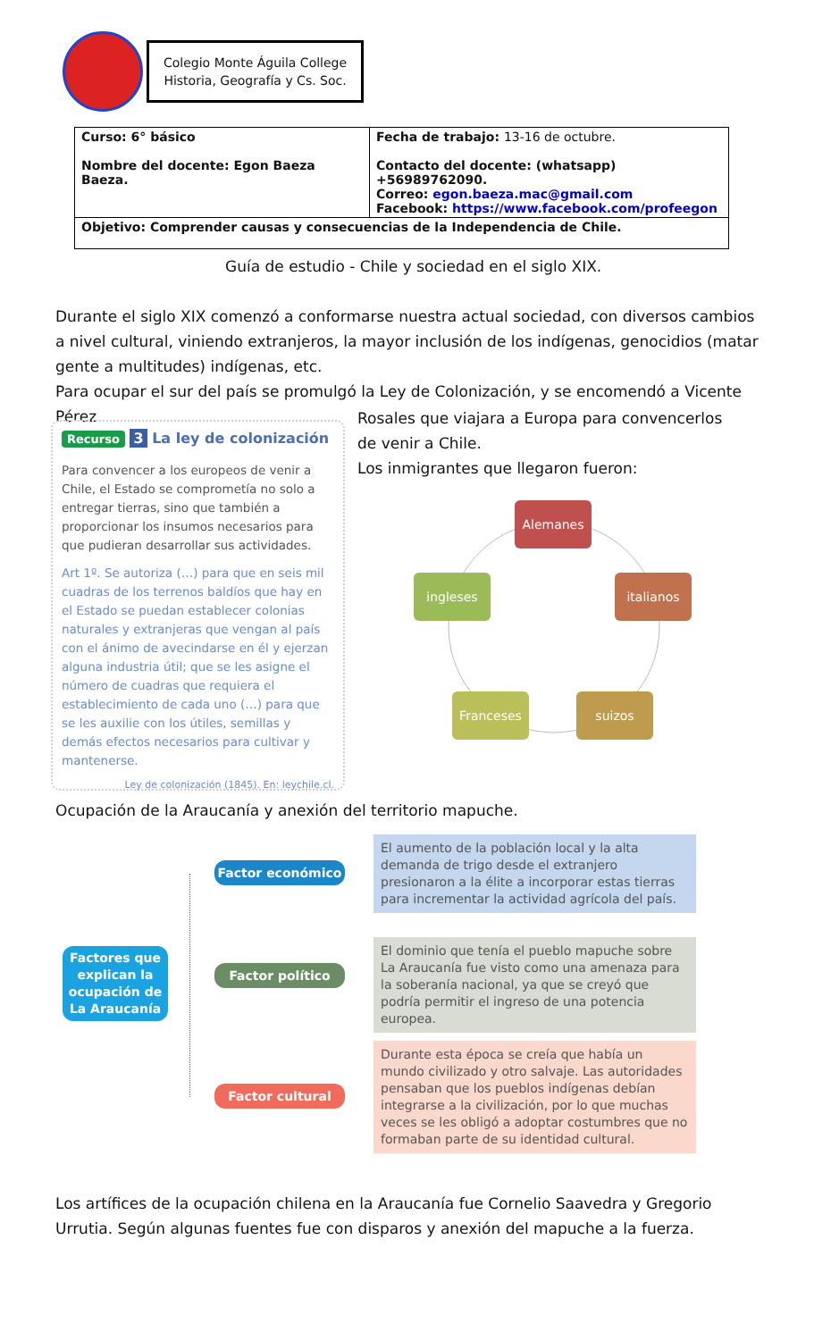Colegio Monte Águila College
Historia, Geografía y Cs. Soc.
| Curso: 6° básico Nombre del docente: Egon Baeza Baeza. | Fecha de trabajo: 13-16 de octubre. Contacto del docente: (whatsapp) +56989762090. Correo: egon.baeza.mac@gmail.com Facebook: https://www.facebook.com/profeegon |
| Objetivo: Comprender causas y consecuencias de la Independencia de Chile. | |
Guía de estudio - Chile y sociedad en el siglo XIX.
Durante el siglo XIX comenzó a conformarse nuestra actual sociedad, con diversos cambios a nivel cultural, viniendo extranjeros, la mayor inclusión de los indígenas, genocidios (matar gente a multitudes) indígenas, etc.
Para ocupar el sur del país se promulgó la Ley de Colonización, y se encomendó a Vicente Pérez
Rosales que viajara a Europa para convencerlos de venir a Chile.
Los inmigrantes que llegaron fueron:
Recurso 3 La ley de colonización
Para convencer a los europeos de venir a Chile, el Estado se comprometía no solo a entregar tierras, sino que también a proporcionar los insumos necesarios para que pudieran desarrollar sus actividades.
Art 1º. Se autoriza (…) para que en seis mil cuadras de los terrenos baldíos que hay en el Estado se puedan establecer colonias naturales y extranjeras que vengan al país con el ánimo de avecindarse en él y ejerzan alguna industria útil; que se les asigne el número de cuadras que requiera el establecimiento de cada uno (…) para que se les auxilie con los útiles, semillas y demás efectos necesarios para cultivar y mantenerse.
Ley de colonización (1845). En: leychile.cl.
Alemanes
ingleses italianos
Franceses suizos
Ocupación de la Araucanía y anexión del territorio mapuche.
Factores que explican la ocupación de La Araucanía
Factor económico
Factor político
Factor cultural
El aumento de la población local y la alta demanda de trigo desde el extranjero presionaron a la élite a incorporar estas tierras para incrementar la actividad agrícola del país.
El dominio que tenía el pueblo mapuche sobre La Araucanía fue visto como una amenaza para la soberanía nacional, ya que se creyó que podría permitir el ingreso de una potencia europea.
Durante esta época se creía que había un mundo civilizado y otro salvaje. Las autoridades pensaban que los pueblos indígenas debían integrarse a la civilización, por lo que muchas veces se les obligó a adoptar costumbres que no formaban parte de su identidad cultural.
Los artífices de la ocupación chilena en la Araucanía fue Cornelio Saavedra y Gregorio Urrutia. Según algunas fuentes fue con disparos y anexión del mapuche a la fuerza.